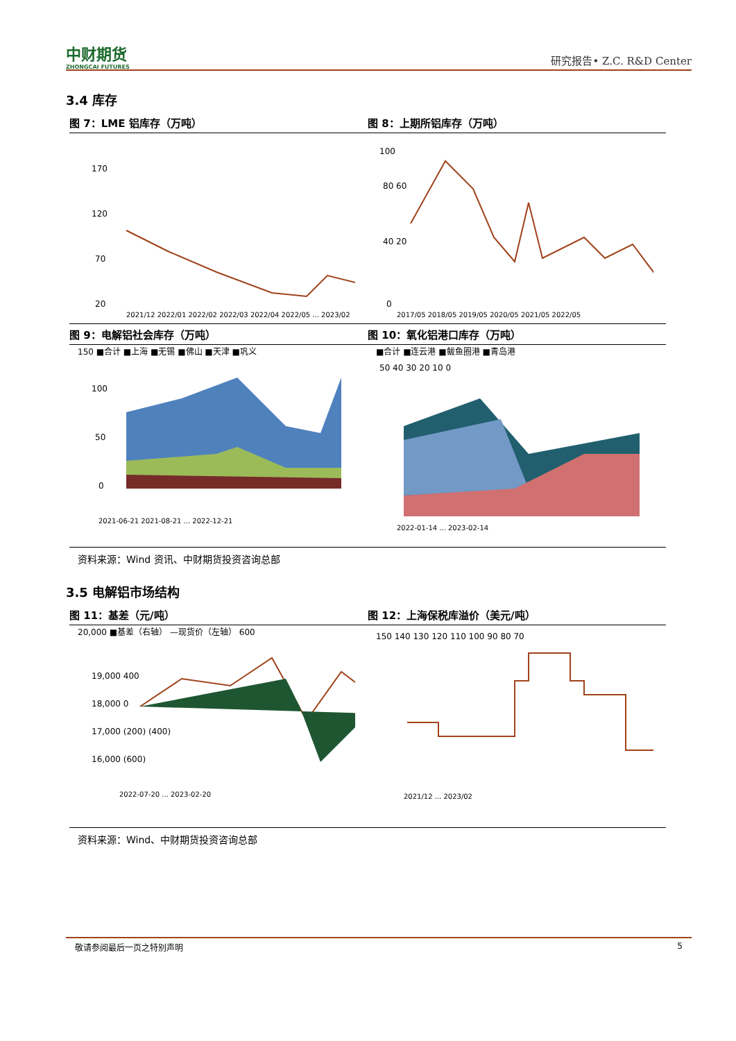中财期货
ZHONGCAI FUTURES
研究报告• Z.C. R&D Center
3.4 库存
图 7：LME 铝库存（万吨）
170
120
70
20
2021/12 2022/01 2022/02 2022/03 2022/04 2022/05 ... 2023/02
图 8：上期所铝库存（万吨）
100
80 60
40 20
0
2017/05 2018/05 2019/05 2020/05 2021/05 2022/05
图 9：电解铝社会库存（万吨）
150 ■合计 ■上海 ■无锡 ■佛山 ■天津 ■巩义
100
50
0
2021-06-21 2021-08-21 ... 2022-12-21
图 10：氧化铝港口库存（万吨）
■合计 ■连云港 ■鲅鱼圈港 ■青岛港
50 40 30 20 10 0
2022-01-14 ... 2023-02-14
资料来源：Wind 资讯、中财期货投资咨询总部
3.5 电解铝市场结构
图 11：基差（元/吨）
20,000 ■基差（右轴） —现货价（左轴） 600
19,000 400
18,000 0
17,000 (200) (400)
16,000 (600)
2022-07-20 ... 2023-02-20
图 12：上海保税库溢价（美元/吨）
150 140 130 120 110 100 90 80 70
2021/12 ... 2023/02
资料来源：Wind、中财期货投资咨询总部
敬请参阅最后一页之特别声明 5